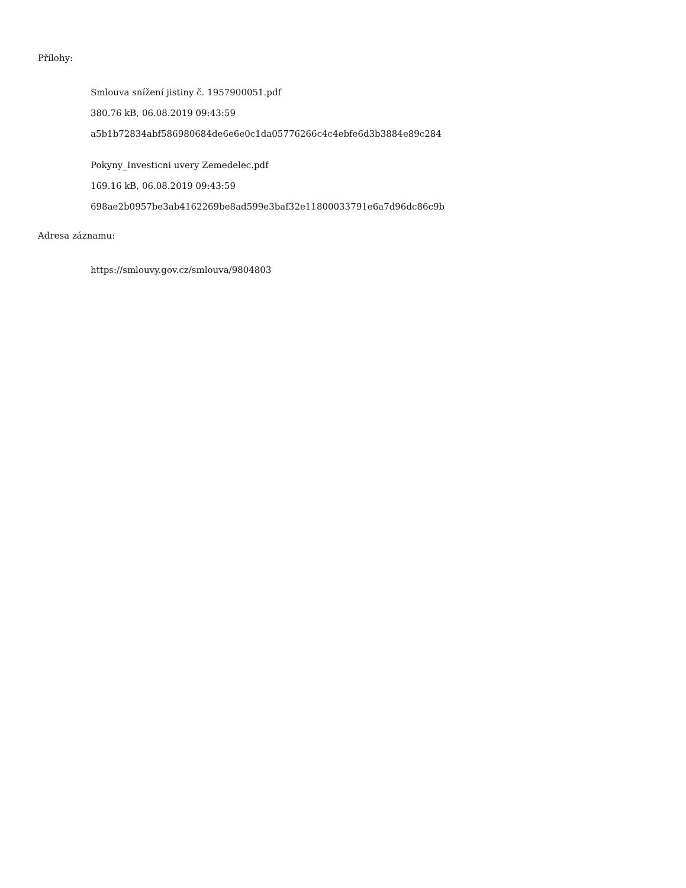Přílohy:
Smlouva snížení jistiny č. 1957900051.pdf
380.76 kB, 06.08.2019 09:43:59
a5b1b72834abf586980684de6e6e0c1da05776266c4c4ebfe6d3b3884e89c284
Pokyny_Investicni uvery Zemedelec.pdf
169.16 kB, 06.08.2019 09:43:59
698ae2b0957be3ab4162269be8ad599e3baf32e11800033791e6a7d96dc86c9b
Adresa záznamu:
https://smlouvy.gov.cz/smlouva/9804803